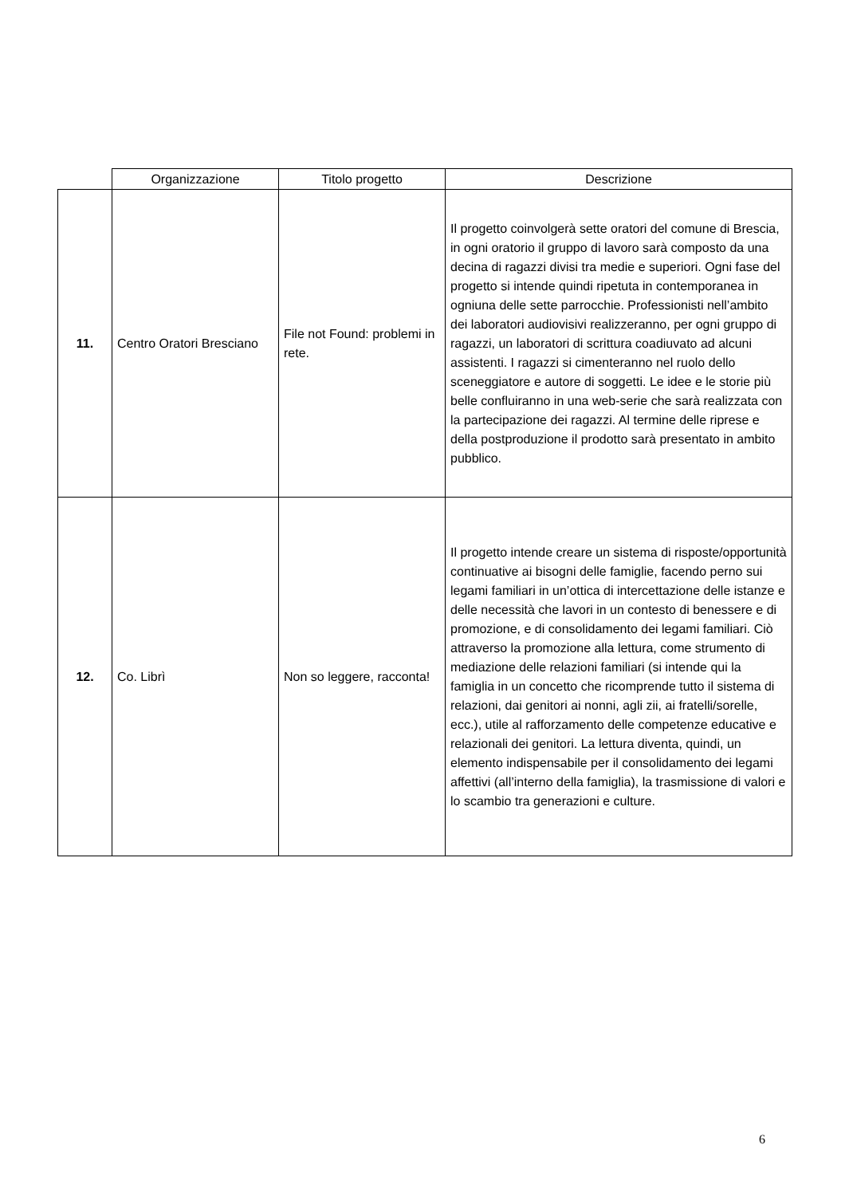| | Organizzazione | Titolo progetto | Descrizione |
| --- | --- | --- | --- |
| 11. | Centro Oratori Bresciano | File not Found: problemi in rete. | Il progetto coinvolgerà sette oratori del comune di Brescia, in ogni oratorio il gruppo di lavoro sarà composto da una decina di ragazzi divisi tra medie e superiori. Ogni fase del progetto si intende quindi ripetuta in contemporanea in ogniuna delle sette parrocchie. Professionisti nell’ambito dei laboratori audiovisivi realizzeranno, per ogni gruppo di ragazzi, un laboratori di scrittura coadiuvato ad alcuni assistenti. I ragazzi si cimenteranno nel ruolo dello sceneggiatore e autore di soggetti. Le idee e le storie più belle confluiranno in una web-serie che sarà realizzata con la partecipazione dei ragazzi. Al termine delle riprese e della postproduzione il prodotto sarà presentato in ambito pubblico. |
| 12. | Co. Librì | Non so leggere, racconta! | Il progetto intende creare un sistema di risposte/opportunità continuative ai bisogni delle famiglie, facendo perno sui legami familiari in un’ottica di intercettazione delle istanze e delle necessità che lavori in un contesto di benessere e di promozione, e di consolidamento dei legami familiari. Ciò attraverso la promozione alla lettura, come strumento di mediazione delle relazioni familiari (si intende qui la famiglia in un concetto che ricomprende tutto il sistema di relazioni, dai genitori ai nonni, agli zii, ai fratelli/sorelle, ecc.), utile al rafforzamento delle competenze educative e relazionali dei genitori. La lettura diventa, quindi, un elemento indispensabile per il consolidamento dei legami affettivi (all’interno della famiglia), la trasmissione di valori e lo scambio tra generazioni e culture. |
6